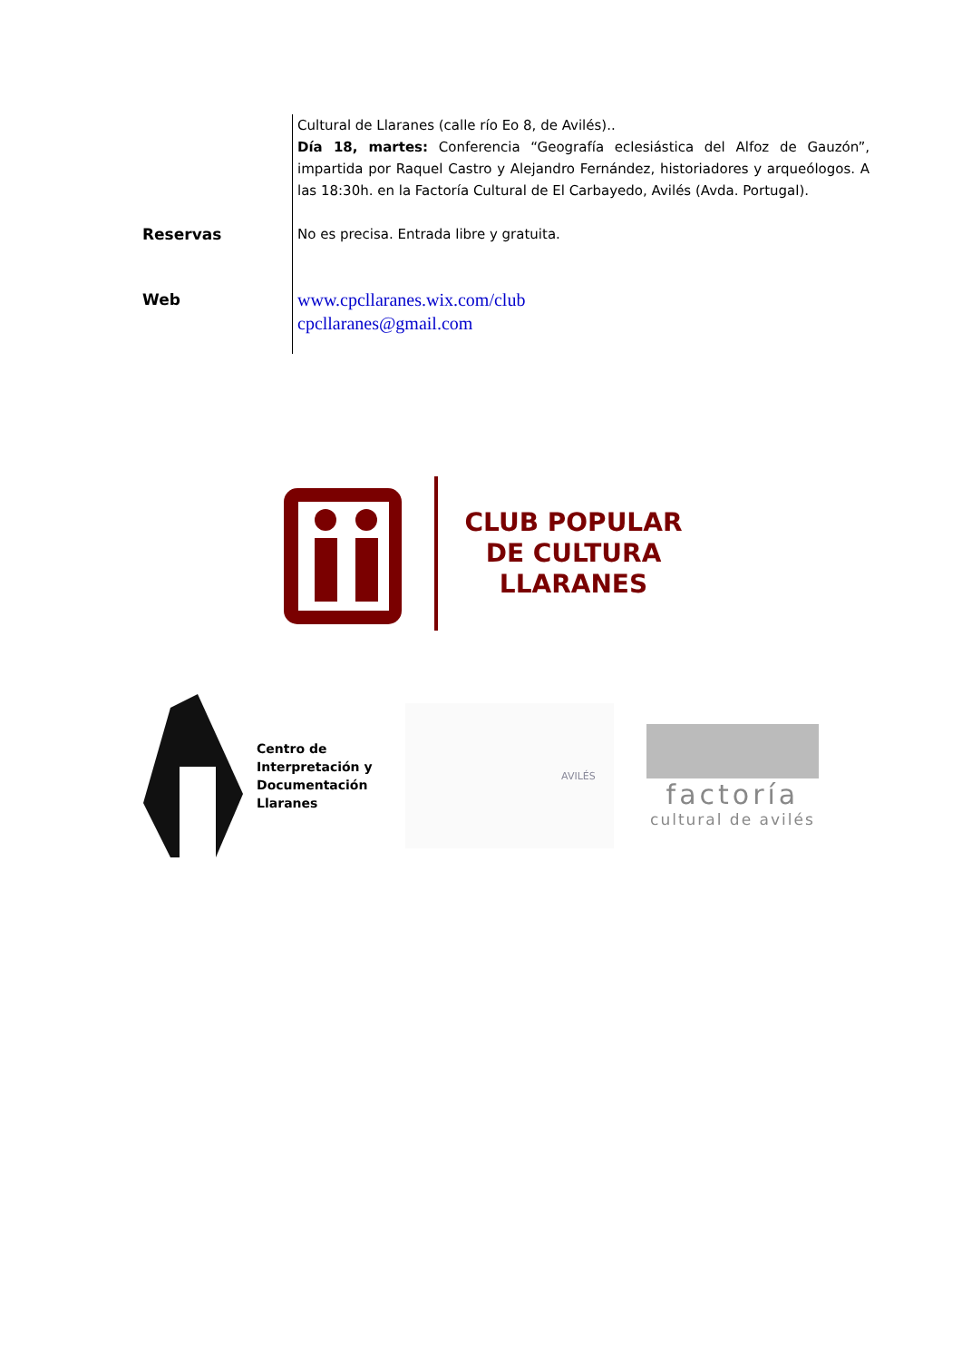| | Cultural de Llaranes (calle río Eo 8, de Avilés).. Día 18, martes: Conferencia “Geografía eclesiástica del Alfoz de Gauzón”, impartida por Raquel Castro y Alejandro Fernández, historiadores y arqueólogos. A las 18:30h. en la Factoría Cultural de El Carbayedo, Avilés (Avda. Portugal). |
| Reservas | No es precisa. Entrada libre y gratuita. |
| Web | www.cpcllaranes.wix.com/club cpcllaranes@gmail.com |
CLUB POPULAR
DE CULTURA
LLARANES
Centro de
Interpretación y
Documentación
Llaranes
AVILÉS
factoría
cultural de avilés